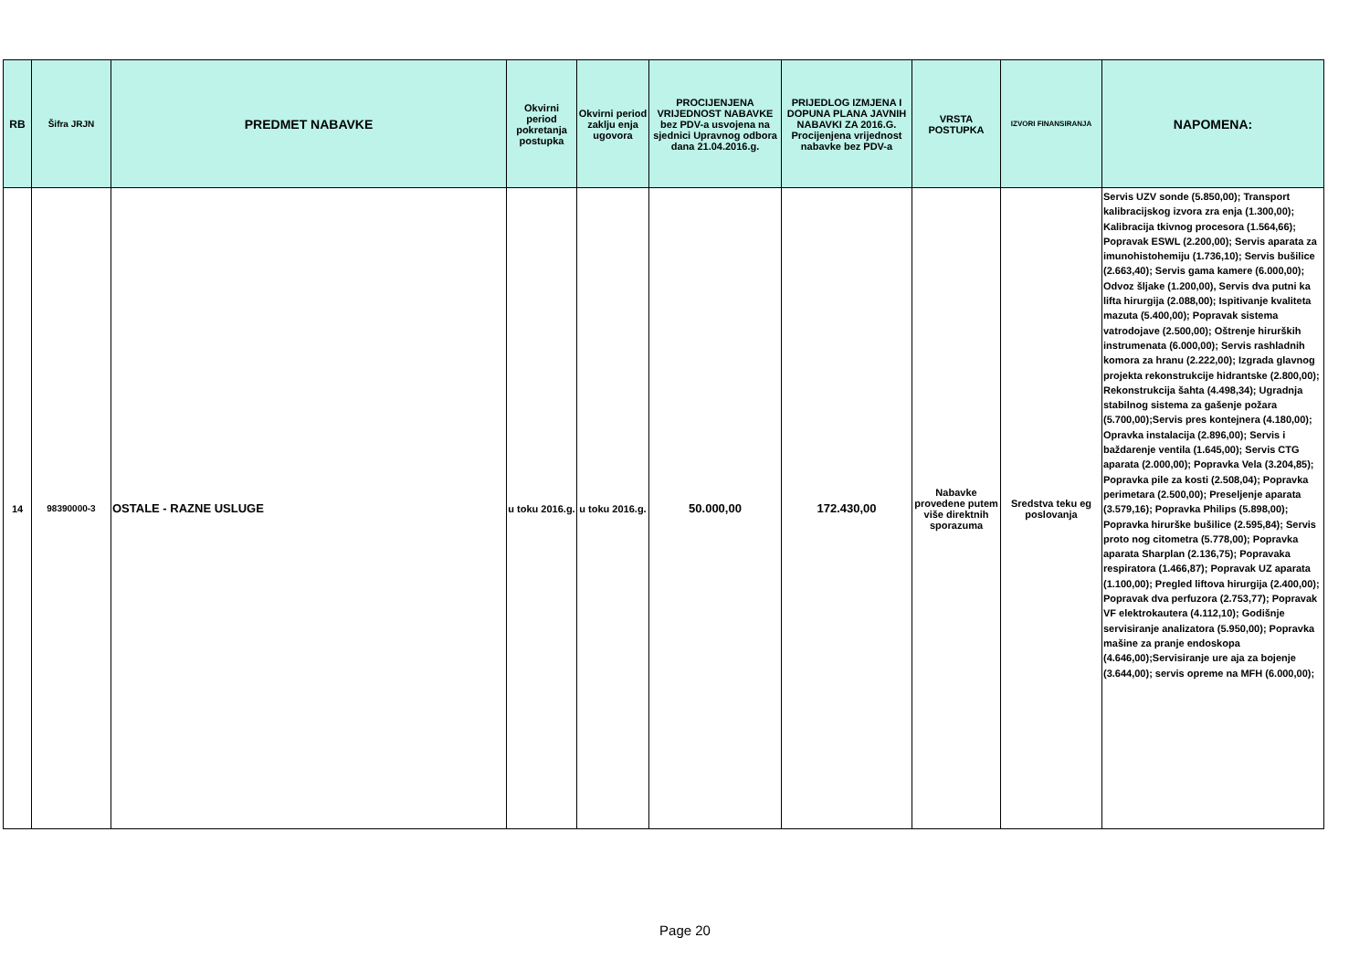| RB | Šifra JRJN | PREDMET NABAVKE | Okvirni period pokretanja postupka | Okvirni period zaklju enja ugovora | PROCIJENJENA VRIJEDNOST NABAVKE bez PDV-a usvojena na sjednici Upravnog odbora dana 21.04.2016.g. | PRIJEDLOG IZMJENA I DOPUNA PLANA JAVNIH NABAVKI ZA 2016.G. Procijenjena vrijednost nabavke bez PDV-a | VRSTA POSTUPKA | IZVORI FINANSIRANJA | NAPOMENA: |
| --- | --- | --- | --- | --- | --- | --- | --- | --- | --- |
| 14 | 98390000-3 | OSTALE - RAZNE USLUGE | u toku 2016.g. | u toku 2016.g. | 50.000,00 | 172.430,00 | Nabavke provedene putem više direktnih sporazuma | Sredstva teku eg poslovanja | Servis UZV sonde (5.850,00); Transport kalibracijskog izvora zra enja (1.300,00); Kalibracija tkivnog procesora (1.564,66); Popravak ESWL (2.200,00); Servis aparata za imunohistohemiju (1.736,10); Servis bušilice (2.663,40); Servis gama kamere (6.000,00); Odvoz šljake (1.200,00), Servis dva putni ka lifta hirurgija (2.088,00); Ispitivanje kvaliteta mazuta (5.400,00); Popravak sistema vatrodojave (2.500,00); Oštrenje hirurških instrumenata (6.000,00); Servis rashladnih komora za hranu (2.222,00); Izgrada glavnog projekta rekonstrukcije hidrantske (2.800,00); Rekonstrukcija šahta (4.498,34); Ugradnja stabilnog sistema za gašenje požara (5.700,00);Servis pres kontejnera (4.180,00); Opravka instalacija (2.896,00); Servis i baždarenje ventila (1.645,00); Servis CTG aparata (2.000,00); Popravka Vela (3.204,85); Popravka pile za kosti (2.508,04); Popravka perimetara (2.500,00); Preseljenje aparata (3.579,16); Popravka Philips (5.898,00); Popravka hirurške bušilice (2.595,84); Servis proto nog citometra (5.778,00); Popravka aparata Sharplan (2.136,75); Popravaka respiratora (1.466,87); Popravak UZ aparata (1.100,00); Pregled liftova hirurgija (2.400,00); Popravak dva perfuzora (2.753,77); Popravak VF elektrokautera (4.112,10); Godišnje servisiranje analizatora (5.950,00); Popravka mašine za pranje endoskopa (4.646,00);Servisiranje ure aja za bojenje (3.644,00); servis opreme na MFH (6.000,00); |
Page 20